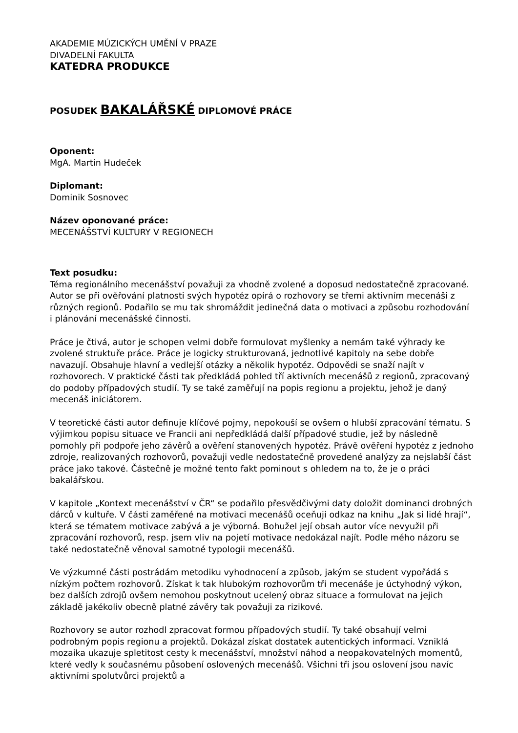AKADEMIE MÚZICKÝCH UMĚNÍ V PRAZE
DIVADELNÍ FAKULTA
KATEDRA PRODUKCE
POSUDEK BAKALÁŘSKÉ DIPLOMOVÉ PRÁCE
Oponent:
MgA. Martin Hudeček
Diplomant:
Dominik Sosnovec
Název oponované práce:
MECENÁŠSTVÍ KULTURY V REGIONECH
Text posudku:
Téma regionálního mecenášství považuji za vhodně zvolené a doposud nedostatečně zpracované. Autor se při ověřování platnosti svých hypotéz opírá o rozhovory se třemi aktivním mecenáši z různých regionů. Podařilo se mu tak shromáždit jedinečná data o motivaci a způsobu rozhodování i plánování mecenášské činnosti.
Práce je čtivá, autor je schopen velmi dobře formulovat myšlenky a nemám také výhrady ke zvolené struktuře práce. Práce je logicky strukturovaná, jednotlivé kapitoly na sebe dobře navazují. Obsahuje hlavní a vedlejší otázky a několik hypotéz. Odpovědi se snaží najít v rozhovorech. V praktické části tak předkládá pohled tří aktivních mecenášů z regionů, zpracovaný do podoby případových studií. Ty se také zaměřují na popis regionu a projektu, jehož je daný mecenáš iniciátorem.
V teoretické části autor definuje klíčové pojmy, nepokouší se ovšem o hlubší zpracování tématu. S výjimkou popisu situace ve Francii ani nepředkládá další případové studie, jež by následně pomohly při podpoře jeho závěrů a ověření stanovených hypotéz. Právě ověření hypotéz z jednoho zdroje, realizovaných rozhovorů, považuji vedle nedostatečně provedené analýzy za nejslabší část práce jako takové. Částečně je možné tento fakt pominout s ohledem na to, že je o práci bakalářskou.
V kapitole „Kontext mecenášství v ČR“ se podařilo přesvědčivými daty doložit dominanci drobných dárců v kultuře. V části zaměřené na motivaci mecenášů oceňuji odkaz na knihu „Jak si lidé hrají“, která se tématem motivace zabývá a je výborná. Bohužel její obsah autor více nevyužil při zpracování rozhovorů, resp. jsem vliv na pojetí motivace nedokázal najít. Podle mého názoru se také nedostatečně věnoval samotné typologii mecenášů.
Ve výzkumné části postrádám metodiku vyhodnocení a způsob, jakým se student vypořádá s nízkým počtem rozhovorů. Získat k tak hlubokým rozhovorům tři mecenáše je úctyhodný výkon, bez dalších zdrojů ovšem nemohou poskytnout ucelený obraz situace a formulovat na jejich základě jakékoliv obecně platné závěry tak považuji za rizikové.
Rozhovory se autor rozhodl zpracovat formou případových studií. Ty také obsahují velmi podrobným popis regionu a projektů. Dokázal získat dostatek autentických informací. Vzniklá mozaika ukazuje spletitost cesty k mecenášství, množství náhod a neopakovatelných momentů, které vedly k současnému působení oslovených mecenášů. Všichni tři jsou oslovení jsou navíc aktivními spolutvůrci projektů a